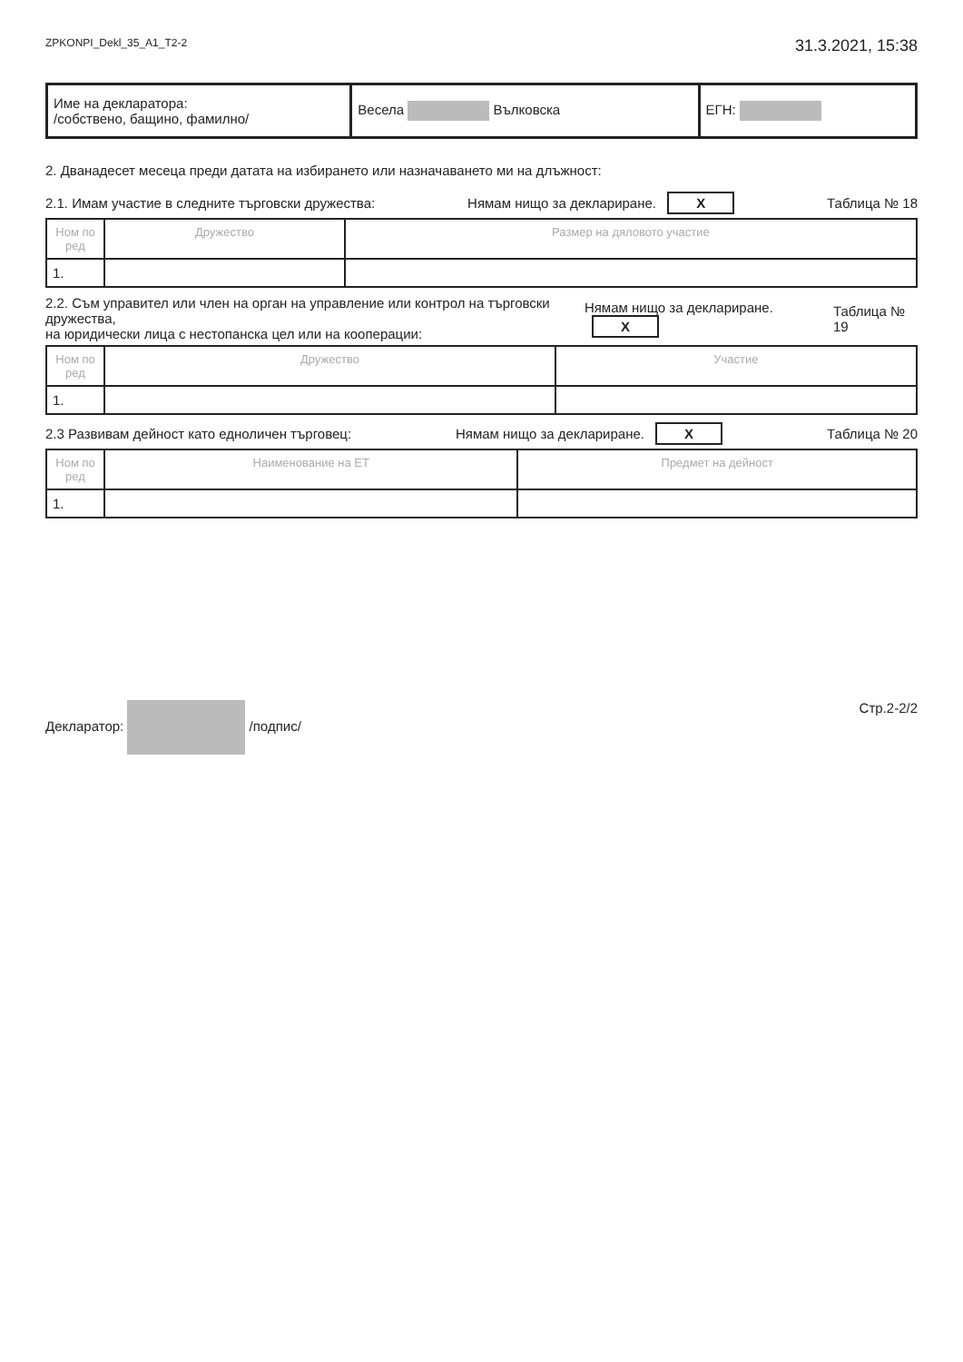ZPKONPI_Dekl_35_A1_T2-2 31.3.2021, 15:38
| Име на декларатора: /собствено, бащино, фамилно/ | Весела Вълковска | ЕГН: |
2. Дванадесет месеца преди датата на избирането или назначаването ми на длъжност:
2.1. Имам участие в следните търговски дружества: Нямам нищо за деклариране. X Таблица № 18
| Ном по ред | Дружество | Размер на дяловото участие |
| --- | --- | --- |
| 1. | | |
2.2. Съм управител или член на орган на управление или контрол на търговски дружества,
на юридически лица с нестопанска цел или на кооперации: Нямам нищо за деклариране. X Таблица № 19
| Ном по ред | Дружество | Участие |
| --- | --- | --- |
| 1. | | |
2.3 Развивам дейност като едноличен търговец: Нямам нищо за деклариране. X Таблица № 20
| Ном по ред | Наименование на ЕТ | Предмет на дейност |
| --- | --- | --- |
| 1. | | |
Декларатор: /подпис/ Стр.2-2/2